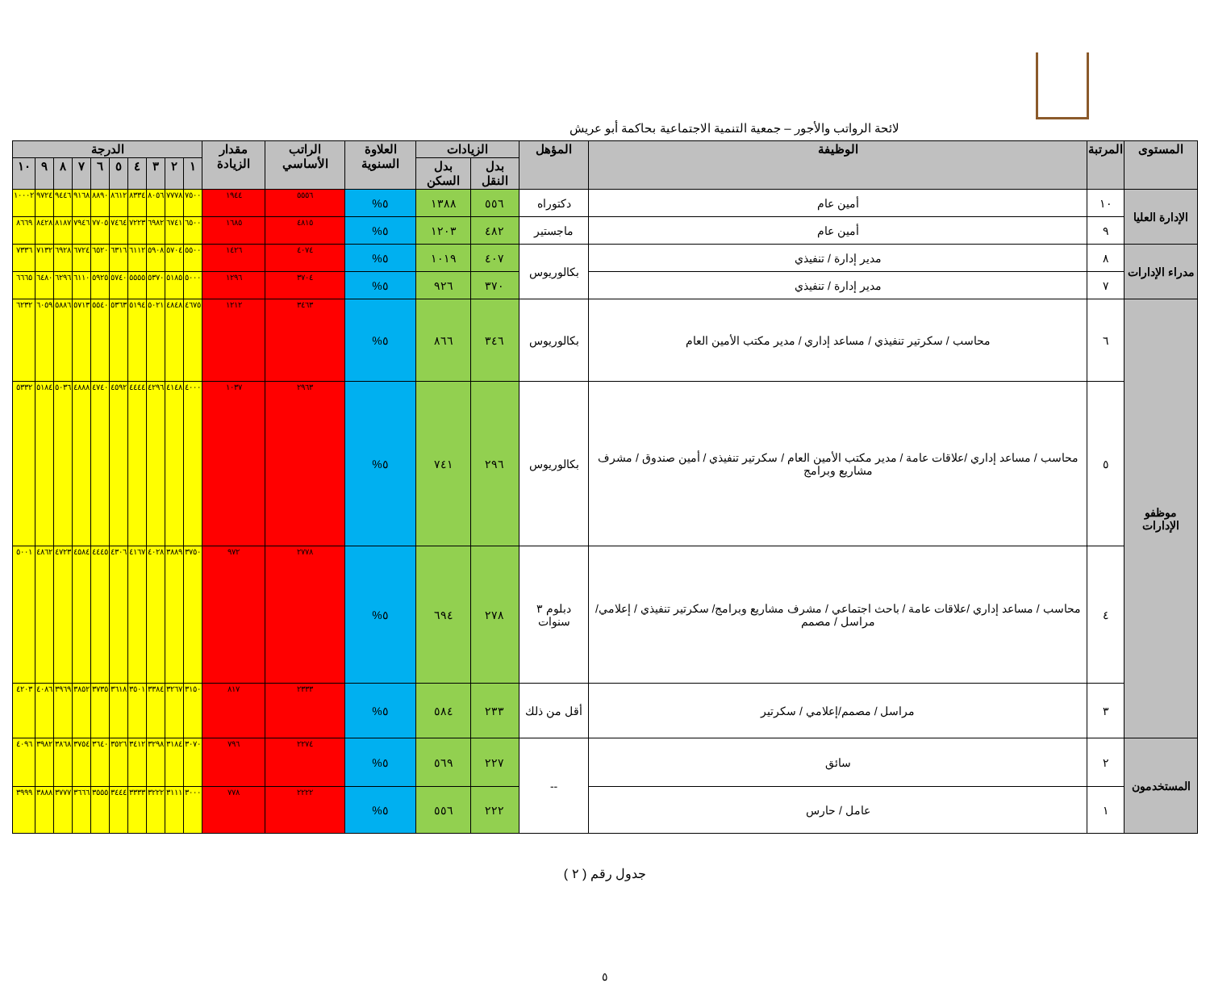لائحة الرواتب والأجور – جمعية التنمية الاجتماعية بحاكمة أبو عريش
| المستوى | المرتبة | الوظيفة | المؤهل | الزيادات | | العلاوة السنوية | الراتب الأساسي | مقدار الزيادة | الدرجة | | | | | | | | | |
| --- | --- | --- | --- | --- | --- | --- | --- | --- | --- | --- | --- | --- | --- | --- | --- | --- | --- | --- |
| | | | | بدل النقل | بدل السكن | | | | ١ | ٢ | ٣ | ٤ | ٥ | ٦ | ٧ | ٨ | ٩ | ١٠ |
| الإدارة العليا | ١٠ | أمين عام | دكتوراه | ٥٥٦ | ١٣٨٨ | ٥% | ٥٥٥٦ | ١٩٤٤ | ٧٥٠٠ | ٧٧٧٨ | ٨٠٥٦ | ٨٣٣٤ | ٨٦١٢ | ٨٨٩٠ | ٩١٦٨ | ٩٤٤٦ | ٩٧٢٤ | ١٠٠٠٢ |
| | ٩ | أمين عام | ماجستير | ٤٨٢ | ١٢٠٣ | ٥% | ٤٨١٥ | ١٦٨٥ | ٦٥٠٠ | ٦٧٤١ | ٦٩٨٢ | ٧٢٢٣ | ٧٤٦٤ | ٧٧٠٥ | ٧٩٤٦ | ٨١٨٧ | ٨٤٢٨ | ٨٦٦٩ |
| مدراء الإدارات | ٨ | مدير إدارة / تنفيذي | بكالوريوس | ٤٠٧ | ١٠١٩ | ٥% | ٤٠٧٤ | ١٤٢٦ | ٥٥٠٠ | ٥٧٠٤ | ٥٩٠٨ | ٦١١٢ | ٦٣١٦ | ٦٥٢٠ | ٦٧٢٤ | ٦٩٢٨ | ٧١٣٢ | ٧٣٣٦ |
| | ٧ | مدير إدارة / تنفيذي | | ٣٧٠ | ٩٢٦ | ٥% | ٣٧٠٤ | ١٢٩٦ | ٥٠٠٠ | ٥١٨٥ | ٥٣٧٠ | ٥٥٥٥ | ٥٧٤٠ | ٥٩٢٥ | ٦١١٠ | ٦٢٩٦ | ٦٤٨٠ | ٦٦٦٥ |
| موظفو الإدارات | ٦ | محاسب / سكرتير تنفيذي / مساعد إداري / مدير مكتب الأمين العام | بكالوريوس | ٣٤٦ | ٨٦٦ | ٥% | ٣٤٦٣ | ١٢١٢ | ٤٦٧٥ | ٤٨٤٨ | ٥٠٢١ | ٥١٩٤ | ٥٣٦٣ | ٥٥٤٠ | ٥٧١٣ | ٥٨٨٦ | ٦٠٥٩ | ٦٢٣٢ |
| | ٥ | محاسب / مساعد إداري /علاقات عامة / مدير مكتب الأمين العام / سكرتير تنفيذي / أمين صندوق / مشرف مشاريع وبرامج | بكالوريوس | ٢٩٦ | ٧٤١ | ٥% | ٢٩٦٣ | ١٠٣٧ | ٤٠٠٠ | ٤١٤٨ | ٤٢٩٦ | ٤٤٤٤ | ٤٥٩٢ | ٤٧٤٠ | ٤٨٨٨ | ٥٠٣٦ | ٥١٨٤ | ٥٣٣٢ |
| | ٤ | محاسب / مساعد إداري /علاقات عامة / باحث اجتماعي / مشرف مشاريع وبرامج/ سكرتير تنفيذي / إعلامي/ مراسل / مصمم | دبلوم ٣ سنوات | ٢٧٨ | ٦٩٤ | ٥% | ٢٧٧٨ | ٩٧٢ | ٣٧٥٠ | ٣٨٨٩ | ٤٠٢٨ | ٤١٦٧ | ٤٣٠٦ | ٤٤٤٥ | ٤٥٨٤ | ٤٧٢٣ | ٤٨٦٢ | ٥٠٠١ |
| | ٣ | مراسل / مصمم/إعلامي / سكرتير | أقل من ذلك | ٢٣٣ | ٥٨٤ | ٥% | ٢٣٣٣ | ٨١٧ | ٣١٥٠ | ٣٢٦٧ | ٣٣٨٤ | ٣٥٠١ | ٣٦١٨ | ٣٧٣٥ | ٣٨٥٢ | ٣٩٦٩ | ٤٠٨٦ | ٤٢٠٣ |
| المستخدمون | ٢ | سائق | -- | ٢٢٧ | ٥٦٩ | ٥% | ٢٢٧٤ | ٧٩٦ | ٣٠٧٠ | ٣١٨٤ | ٣٢٩٨ | ٣٤١٢ | ٣٥٢٦ | ٣٦٤٠ | ٣٧٥٤ | ٣٨٦٨ | ٣٩٨٢ | ٤٠٩٦ |
| | ١ | عامل / حارس | | ٢٢٢ | ٥٥٦ | ٥% | ٢٢٢٢ | ٧٧٨ | ٣٠٠٠ | ٣١١١ | ٣٢٢٢ | ٣٣٣٣ | ٣٤٤٤ | ٣٥٥٥ | ٣٦٦٦ | ٣٧٧٧ | ٣٨٨٨ | ٣٩٩٩ |
جدول رقم ( ٢ )
٥